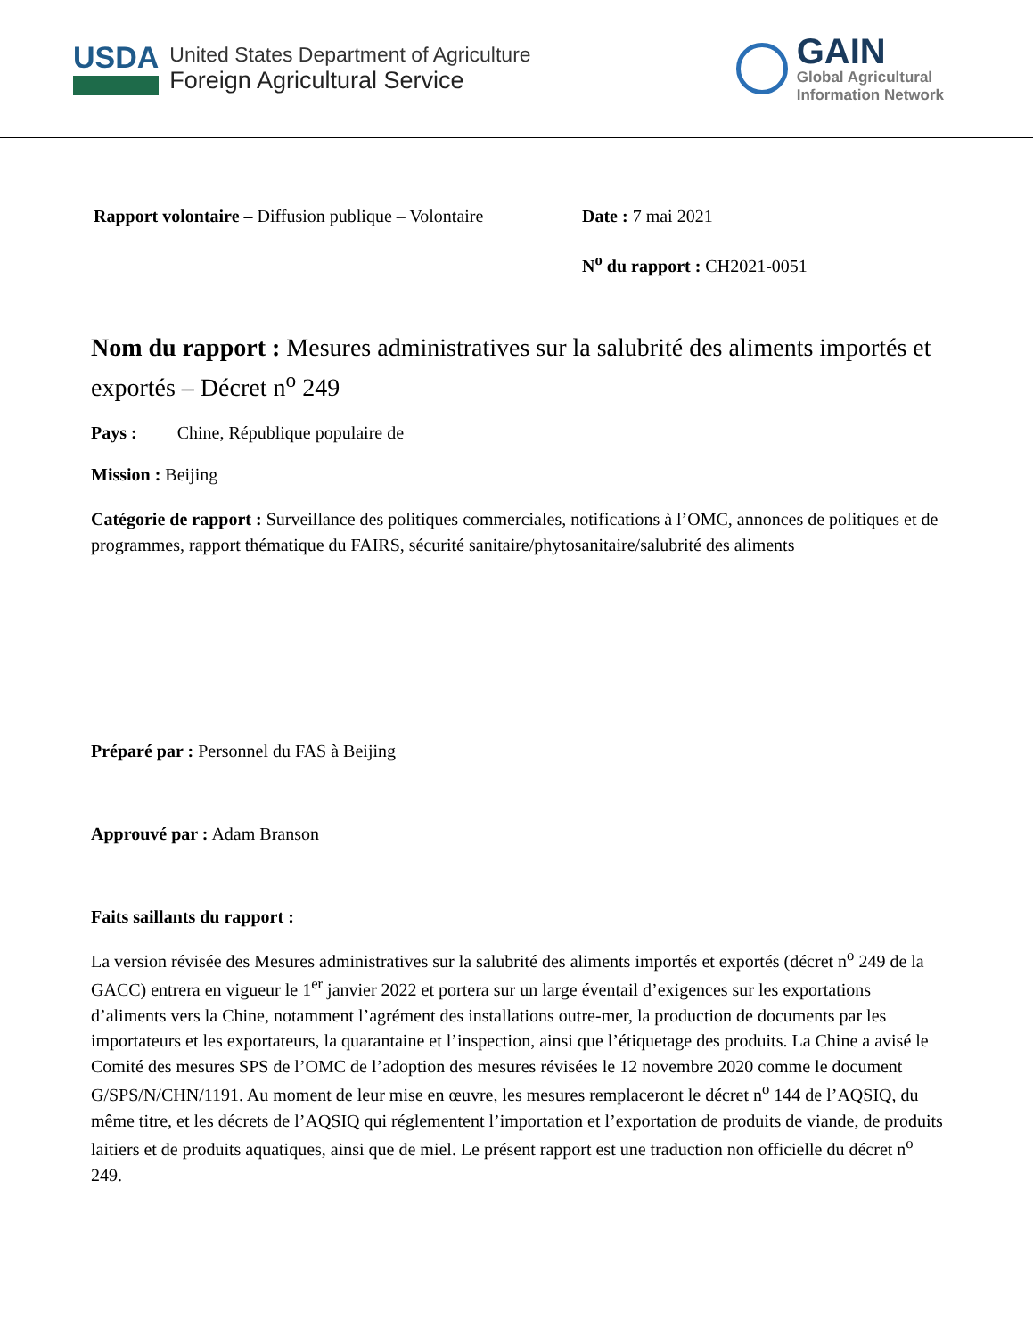USDA
United States Department of Agriculture
Foreign Agricultural Service
GAIN
Global Agricultural
Information Network
Rapport volontaire – Diffusion publique – Volontaire
Date : 7 mai 2021
N<sup>o</sup> du rapport : CH2021-0051
Nom du rapport : Mesures administratives sur la salubrité des aliments importés et exportés – Décret n<sup>o</sup> 249
Pays : Chine, République populaire de
Mission : Beijing
Catégorie de rapport : Surveillance des politiques commerciales, notifications à l’OMC, annonces de politiques et de programmes, rapport thématique du FAIRS, sécurité sanitaire/phytosanitaire/salubrité des aliments
Préparé par : Personnel du FAS à Beijing
Approuvé par : Adam Branson
Faits saillants du rapport :
La version révisée des Mesures administratives sur la salubrité des aliments importés et exportés (décret n<sup>o</sup> 249 de la GACC) entrera en vigueur le 1<sup>er</sup> janvier 2022 et portera sur un large éventail d’exigences sur les exportations d’aliments vers la Chine, notamment l’agrément des installations outre-mer, la production de documents par les importateurs et les exportateurs, la quarantaine et l’inspection, ainsi que l’étiquetage des produits. La Chine a avisé le Comité des mesures SPS de l’OMC de l’adoption des mesures révisées le 12 novembre 2020 comme le document G/SPS/N/CHN/1191. Au moment de leur mise en œuvre, les mesures remplaceront le décret n<sup>o</sup> 144 de l’AQSIQ, du même titre, et les décrets de l’AQSIQ qui réglementent l’importation et l’exportation de produits de viande, de produits laitiers et de produits aquatiques, ainsi que de miel. Le présent rapport est une traduction non officielle du décret n<sup>o</sup> 249.